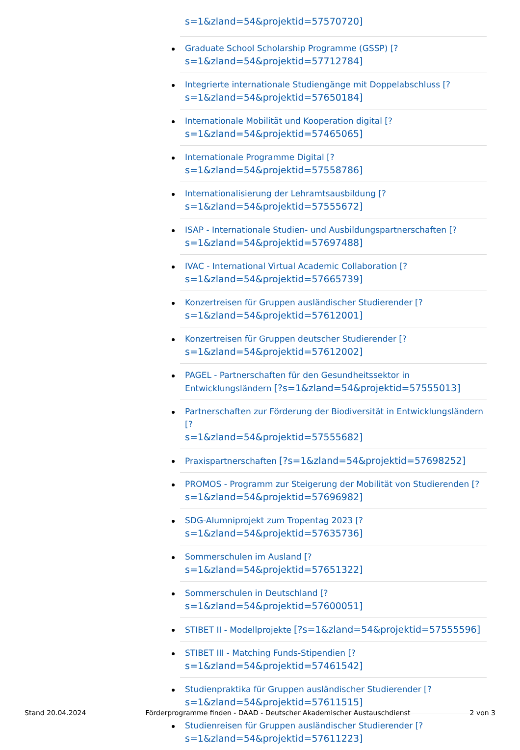s=1&zland=54&projektid=57570720]
Graduate School Scholarship Programme (GSSP) [?
s=1&zland=54&projektid=57712784]
Integrierte internationale Studiengänge mit Doppelabschluss [?
s=1&zland=54&projektid=57650184]
Internationale Mobilität und Kooperation digital [?
s=1&zland=54&projektid=57465065]
Internationale Programme Digital [?
s=1&zland=54&projektid=57558786]
Internationalisierung der Lehramtsausbildung [?
s=1&zland=54&projektid=57555672]
ISAP - Internationale Studien- und Ausbildungspartnerschaften [?
s=1&zland=54&projektid=57697488]
IVAC - International Virtual Academic Collaboration [?
s=1&zland=54&projektid=57665739]
Konzertreisen für Gruppen ausländischer Studierender [?
s=1&zland=54&projektid=57612001]
Konzertreisen für Gruppen deutscher Studierender [?
s=1&zland=54&projektid=57612002]
PAGEL - Partnerschaften für den Gesundheitssektor in
Entwicklungsländern [?s=1&zland=54&projektid=57555013]
Partnerschaften zur Förderung der Biodiversität in Entwicklungsländern [?
s=1&zland=54&projektid=57555682]
Praxispartnerschaften [?s=1&zland=54&projektid=57698252]
PROMOS - Programm zur Steigerung der Mobilität von Studierenden [?
s=1&zland=54&projektid=57696982]
SDG-Alumniprojekt zum Tropentag 2023 [?
s=1&zland=54&projektid=57635736]
Sommerschulen im Ausland [?
s=1&zland=54&projektid=57651322]
Sommerschulen in Deutschland [?
s=1&zland=54&projektid=57600051]
STIBET II - Modellprojekte [?s=1&zland=54&projektid=57555596]
STIBET III - Matching Funds-Stipendien [?
s=1&zland=54&projektid=57461542]
Studienpraktika für Gruppen ausländischer Studierender [?
s=1&zland=54&projektid=57611515]
Studienreisen für Gruppen ausländischer Studierender [?
s=1&zland=54&projektid=57611223]
Stand 20.04.2024 Förderprogramme finden - DAAD - Deutscher Akademischer Austauschdienst 2 von 3